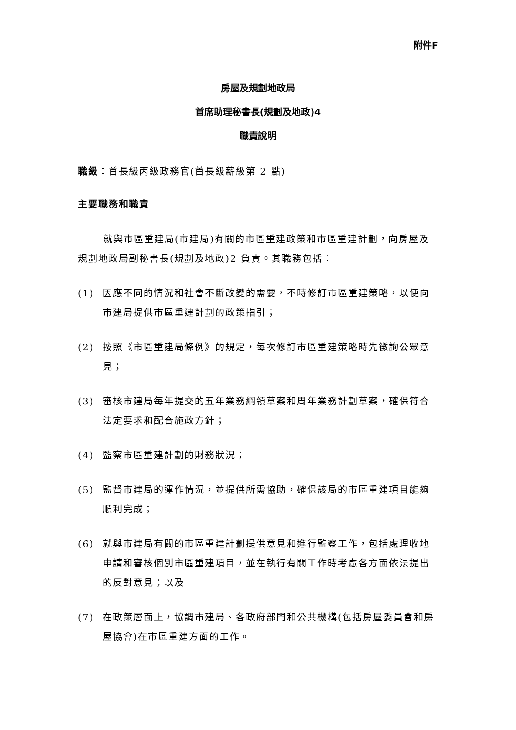附件F
房屋及規劃地政局
首席助理秘書長(規劃及地政)4
職責說明
職級：首長級丙級政務官(首長級薪級第 2 點)
主要職務和職責
就與市區重建局(市建局)有關的市區重建政策和市區重建計劃，向房屋及規劃地政局副秘書長(規劃及地政)2 負責。其職務包括：
(1) 因應不同的情況和社會不斷改變的需要，不時修訂市區重建策略，以便向市建局提供市區重建計劃的政策指引；
(2) 按照《市區重建局條例》的規定，每次修訂市區重建策略時先徵詢公眾意見；
(3) 審核市建局每年提交的五年業務綱領草案和周年業務計劃草案，確保符合法定要求和配合施政方針；
(4) 監察市區重建計劃的財務狀況；
(5) 監督市建局的運作情況，並提供所需協助，確保該局的市區重建項目能夠順利完成；
(6) 就與市建局有關的市區重建計劃提供意見和進行監察工作，包括處理收地申請和審核個別市區重建項目，並在執行有關工作時考慮各方面依法提出的反對意見；以及
(7) 在政策層面上，協調市建局、各政府部門和公共機構(包括房屋委員會和房屋協會)在市區重建方面的工作。